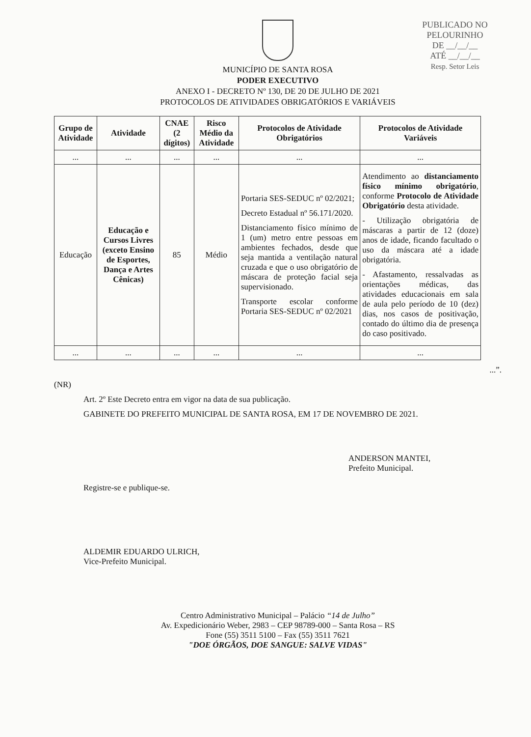PUBLICADO NO
PELOURINHO
DE __/__/__
ATÉ __/__/__
Resp. Setor Leis
MUNICÍPIO DE SANTA ROSA
PODER EXECUTIVO
ANEXO I - DECRETO Nº 130, DE 20 DE JULHO DE 2021
PROTOCOLOS DE ATIVIDADES OBRIGATÓRIOS E VARIÁVEIS
| Grupo de Atividade | Atividade | CNAE (2 dígitos) | Risco Médio da Atividade | Protocolos de Atividade Obrigatórios | Protocolos de Atividade Variáveis |
| --- | --- | --- | --- | --- | --- |
| ... | ... | ... | ... | ... | ... |
| Educação | Educação e Cursos Livres (exceto Ensino de Esportes, Dança e Artes Cênicas) | 85 | Médio | Portaria SES-SEDUC nº 02/2021; Decreto Estadual nº 56.171/2020. Distanciamento físico mínimo de 1 (um) metro entre pessoas em ambientes fechados, desde que seja mantida a ventilação natural cruzada e que o uso obrigatório de máscara de proteção facial seja supervisionado. Transporte escolar conforme Portaria SES-SEDUC nº 02/2021 | Atendimento ao distanciamento físico mínimo obrigatório , conforme Protocolo de Atividade Obrigatório desta atividade. - Utilização obrigatória de máscaras a partir de 12 (doze) anos de idade, ficando facultado o uso da máscara até a idade obrigatória. - Afastamento, ressalvadas as orientações médicas, das atividades educacionais em sala de aula pelo período de 10 (dez) dias, nos casos de positivação, contado do último dia de presença do caso positivado. |
| ... | ... | ... | ... | ... | ... |
...”.
(NR)
Art. 2º Este Decreto entra em vigor na data de sua publicação.
GABINETE DO PREFEITO MUNICIPAL DE SANTA ROSA, EM 17 DE NOVEMBRO DE 2021.
ANDERSON MANTEI,
Prefeito Municipal.
Registre-se e publique-se.
ALDEMIR EDUARDO ULRICH,
Vice-Prefeito Municipal.
Centro Administrativo Municipal – Palácio “14 de Julho”
Av. Expedicionário Weber, 2983 – CEP 98789-000 – Santa Rosa – RS
Fone (55) 3511 5100 – Fax (55) 3511 7621
"DOE ÓRGÃOS, DOE SANGUE: SALVE VIDAS"